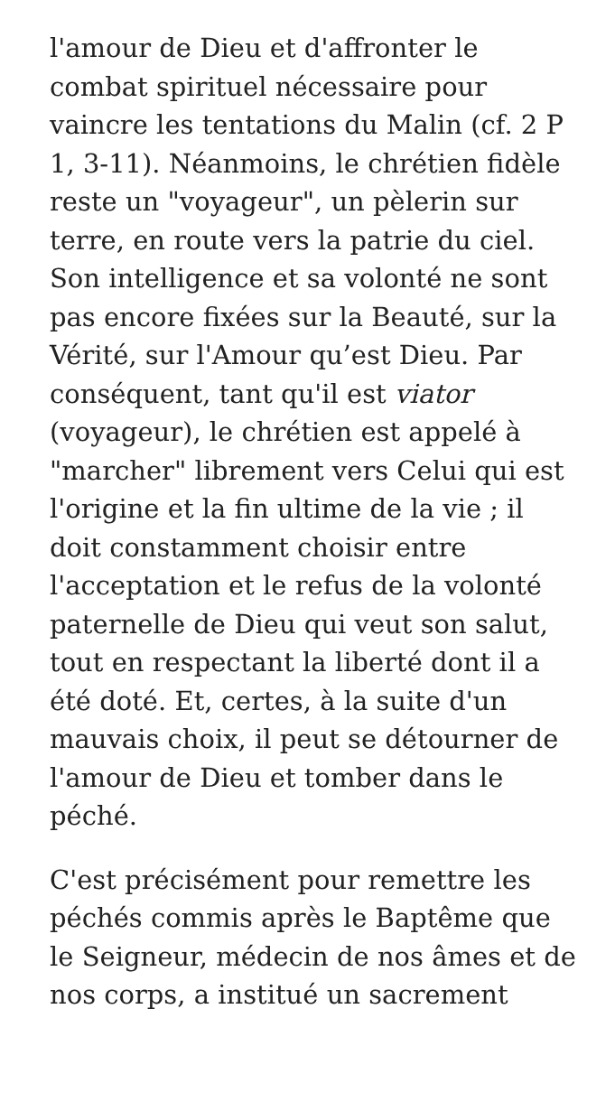l'amour de Dieu et d'affronter le combat spirituel nécessaire pour vaincre les tentations du Malin (cf. 2 P 1, 3-11). Néanmoins, le chrétien fidèle reste un "voyageur", un pèlerin sur terre, en route vers la patrie du ciel. Son intelligence et sa volonté ne sont pas encore fixées sur la Beauté, sur la Vérité, sur l'Amour qu’est Dieu. Par conséquent, tant qu'il est viator (voyageur), le chrétien est appelé à "marcher" librement vers Celui qui est l'origine et la fin ultime de la vie ; il doit constamment choisir entre l'acceptation et le refus de la volonté paternelle de Dieu qui veut son salut, tout en respectant la liberté dont il a été doté. Et, certes, à la suite d'un mauvais choix, il peut se détourner de l'amour de Dieu et tomber dans le péché.
C'est précisément pour remettre les péchés commis après le Baptême que le Seigneur, médecin de nos âmes et de nos corps, a institué un sacrement